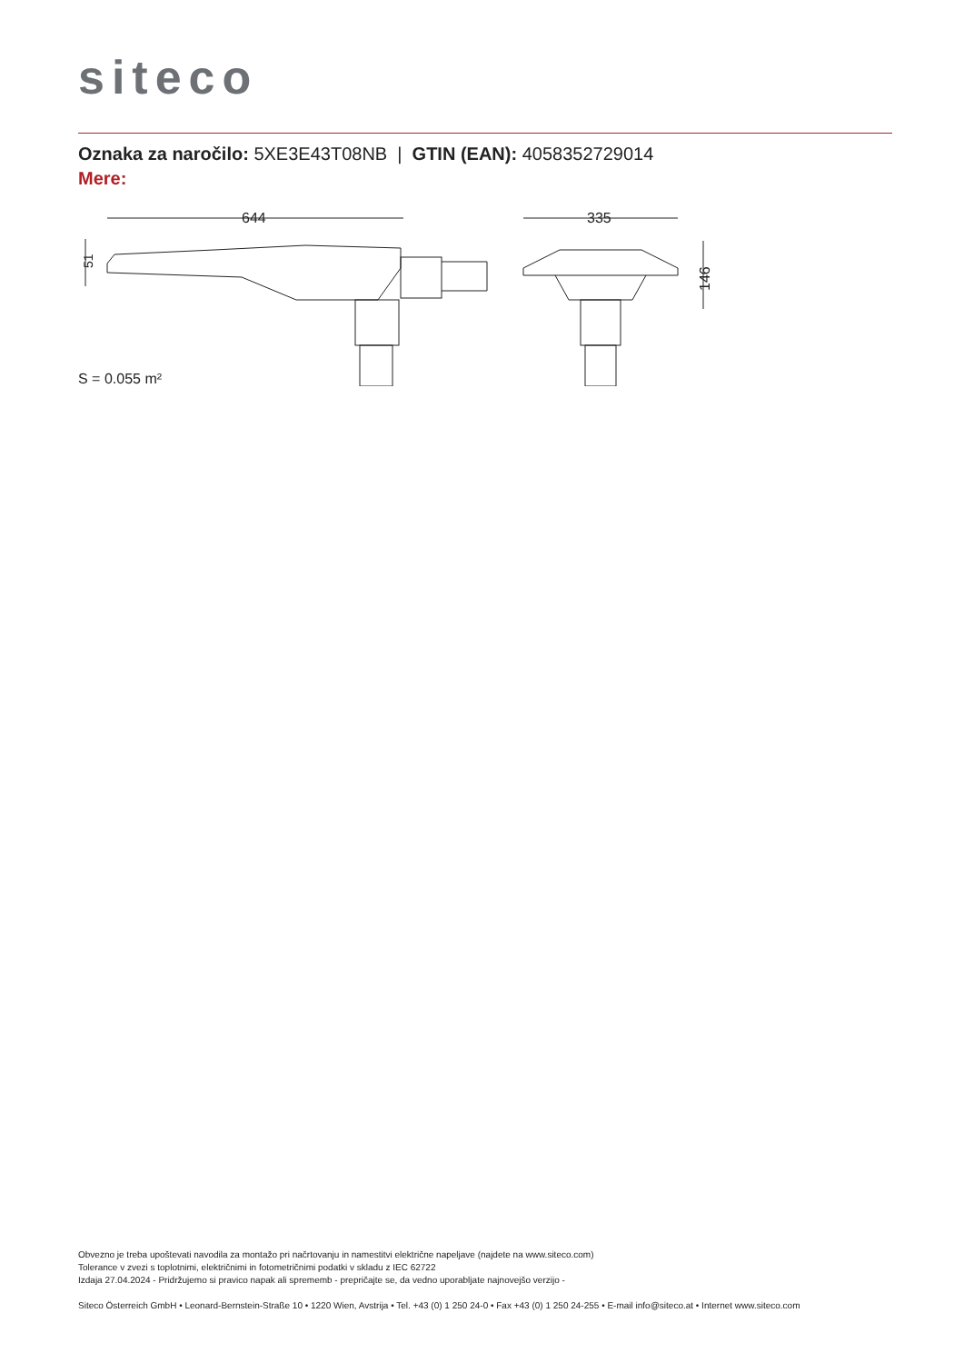siteco
Oznaka za naročilo: 5XE3E43T08NB | GTIN (EAN): 4058352729014
Mere:
644
335
146
51
S = 0.055 m²
Obvezno je treba upoštevati navodila za montažo pri načrtovanju in namestitvi električne napeljave (najdete na www.siteco.com)
Tolerance v zvezi s toplotnimi, električnimi in fotometričnimi podatki v skladu z IEC 62722
Izdaja 27.04.2024 - Pridržujemo si pravico napak ali sprememb - prepričajte se, da vedno uporabljate najnovejšo verzijo -
Siteco Österreich GmbH • Leonard-Bernstein-Straße 10 • 1220 Wien, Avstrija • Tel. +43 (0) 1 250 24-0 • Fax +43 (0) 1 250 24-255 • E-mail info@siteco.at • Internet www.siteco.com